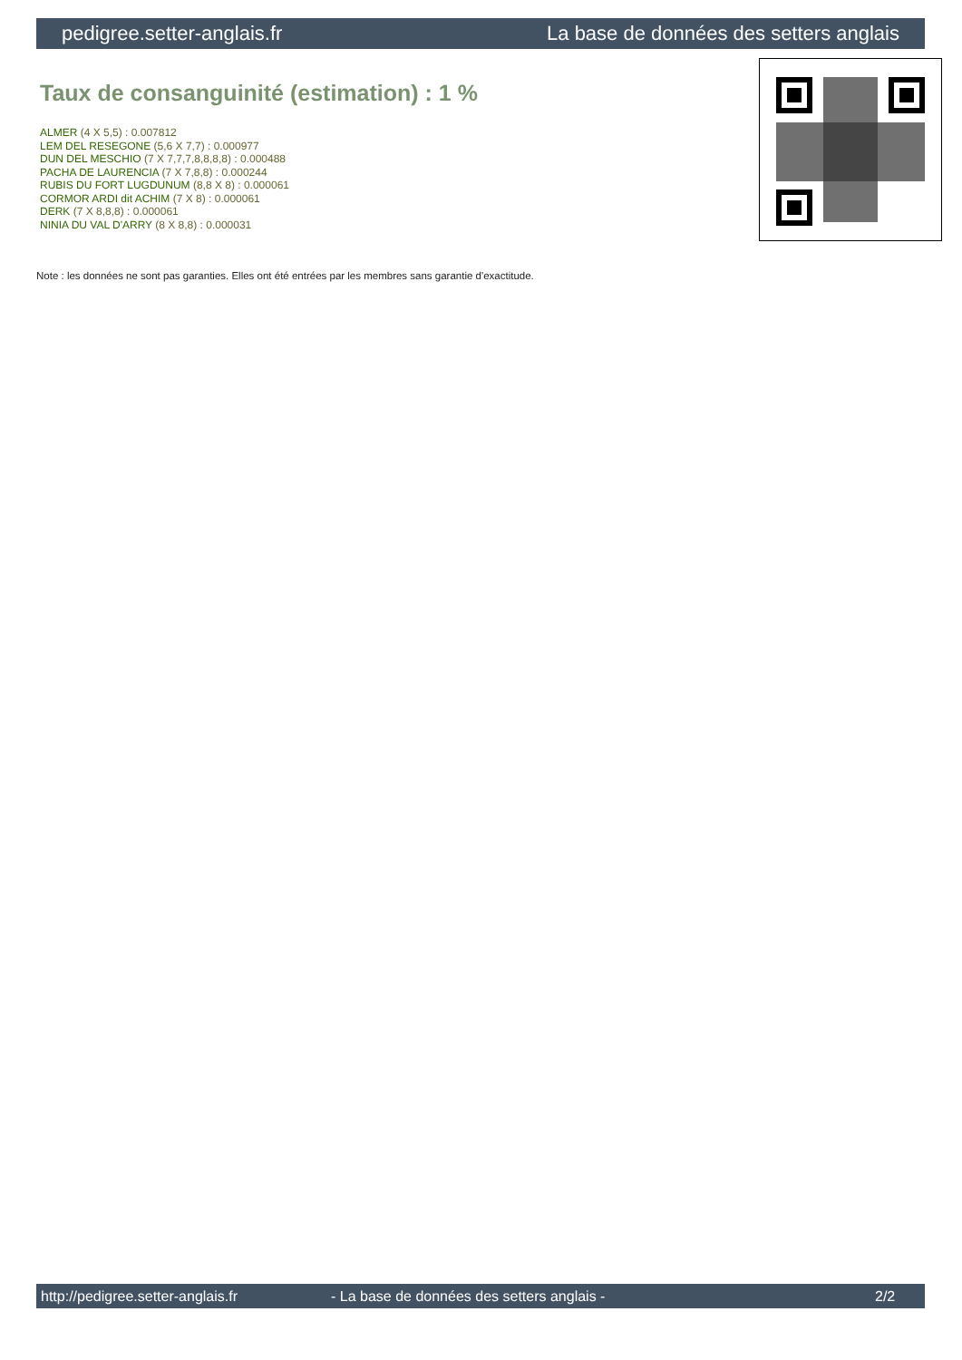pedigree.setter-anglais.fr La base de données des setters anglais
Taux de consanguinité (estimation) : 1 %
ALMER (4 X 5,5) : 0.007812
LEM DEL RESEGONE (5,6 X 7,7) : 0.000977
DUN DEL MESCHIO (7 X 7,7,7,8,8,8,8) : 0.000488
PACHA DE LAURENCIA (7 X 7,8,8) : 0.000244
RUBIS DU FORT LUGDUNUM (8,8 X 8) : 0.000061
CORMOR ARDI dit ACHIM (7 X 8) : 0.000061
DERK (7 X 8,8,8) : 0.000061
NINIA DU VAL D'ARRY (8 X 8,8) : 0.000031
Note : les données ne sont pas garanties. Elles ont été entrées par les membres sans garantie d'exactitude.
http://pedigree.setter-anglais.fr - La base de données des setters anglais - 2/2